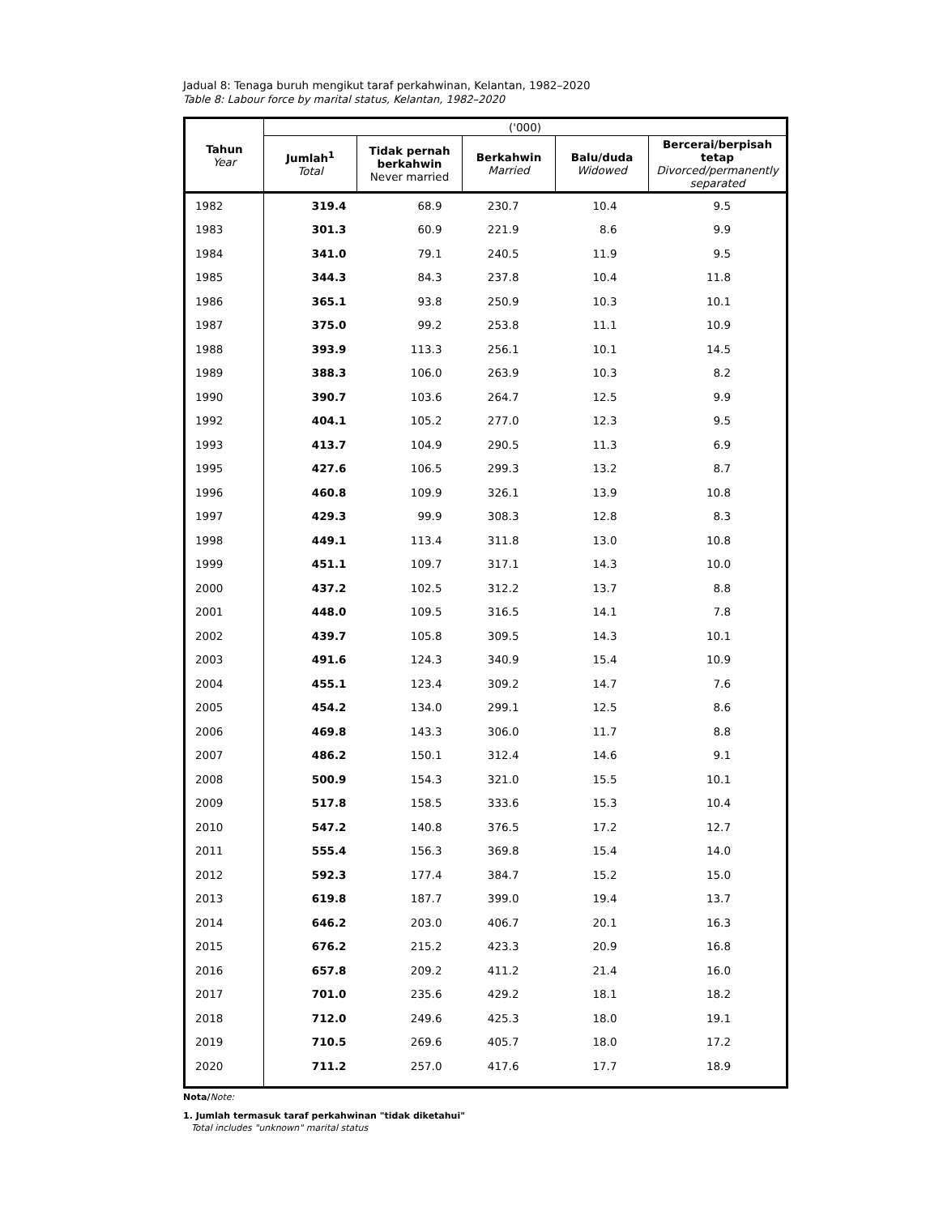Jadual 8: Tenaga buruh mengikut taraf perkahwinan, Kelantan, 1982–2020
Table 8: Labour force by marital status, Kelantan, 1982–2020
| Tahun Year | ('000) | | | | |
| --- | --- | --- | --- | --- | --- |
| | Jumlah<sup>1</sup> Total | Tidak pernah berkahwin Never married | Berkahwin Married | Balu/duda Widowed | Bercerai/berpisah tetap Divorced/permanently separated |
| 1982 | 319.4 | 68.9 | 230.7 | 10.4 | 9.5 |
| 1983 | 301.3 | 60.9 | 221.9 | 8.6 | 9.9 |
| 1984 | 341.0 | 79.1 | 240.5 | 11.9 | 9.5 |
| 1985 | 344.3 | 84.3 | 237.8 | 10.4 | 11.8 |
| 1986 | 365.1 | 93.8 | 250.9 | 10.3 | 10.1 |
| 1987 | 375.0 | 99.2 | 253.8 | 11.1 | 10.9 |
| 1988 | 393.9 | 113.3 | 256.1 | 10.1 | 14.5 |
| 1989 | 388.3 | 106.0 | 263.9 | 10.3 | 8.2 |
| 1990 | 390.7 | 103.6 | 264.7 | 12.5 | 9.9 |
| 1992 | 404.1 | 105.2 | 277.0 | 12.3 | 9.5 |
| 1993 | 413.7 | 104.9 | 290.5 | 11.3 | 6.9 |
| 1995 | 427.6 | 106.5 | 299.3 | 13.2 | 8.7 |
| 1996 | 460.8 | 109.9 | 326.1 | 13.9 | 10.8 |
| 1997 | 429.3 | 99.9 | 308.3 | 12.8 | 8.3 |
| 1998 | 449.1 | 113.4 | 311.8 | 13.0 | 10.8 |
| 1999 | 451.1 | 109.7 | 317.1 | 14.3 | 10.0 |
| 2000 | 437.2 | 102.5 | 312.2 | 13.7 | 8.8 |
| 2001 | 448.0 | 109.5 | 316.5 | 14.1 | 7.8 |
| 2002 | 439.7 | 105.8 | 309.5 | 14.3 | 10.1 |
| 2003 | 491.6 | 124.3 | 340.9 | 15.4 | 10.9 |
| 2004 | 455.1 | 123.4 | 309.2 | 14.7 | 7.6 |
| 2005 | 454.2 | 134.0 | 299.1 | 12.5 | 8.6 |
| 2006 | 469.8 | 143.3 | 306.0 | 11.7 | 8.8 |
| 2007 | 486.2 | 150.1 | 312.4 | 14.6 | 9.1 |
| 2008 | 500.9 | 154.3 | 321.0 | 15.5 | 10.1 |
| 2009 | 517.8 | 158.5 | 333.6 | 15.3 | 10.4 |
| 2010 | 547.2 | 140.8 | 376.5 | 17.2 | 12.7 |
| 2011 | 555.4 | 156.3 | 369.8 | 15.4 | 14.0 |
| 2012 | 592.3 | 177.4 | 384.7 | 15.2 | 15.0 |
| 2013 | 619.8 | 187.7 | 399.0 | 19.4 | 13.7 |
| 2014 | 646.2 | 203.0 | 406.7 | 20.1 | 16.3 |
| 2015 | 676.2 | 215.2 | 423.3 | 20.9 | 16.8 |
| 2016 | 657.8 | 209.2 | 411.2 | 21.4 | 16.0 |
| 2017 | 701.0 | 235.6 | 429.2 | 18.1 | 18.2 |
| 2018 | 712.0 | 249.6 | 425.3 | 18.0 | 19.1 |
| 2019 | 710.5 | 269.6 | 405.7 | 18.0 | 17.2 |
| 2020 | 711.2 | 257.0 | 417.6 | 17.7 | 18.9 |
Nota/Note:
1. Jumlah termasuk taraf perkahwinan "tidak diketahui"
Total includes "unknown" marital status